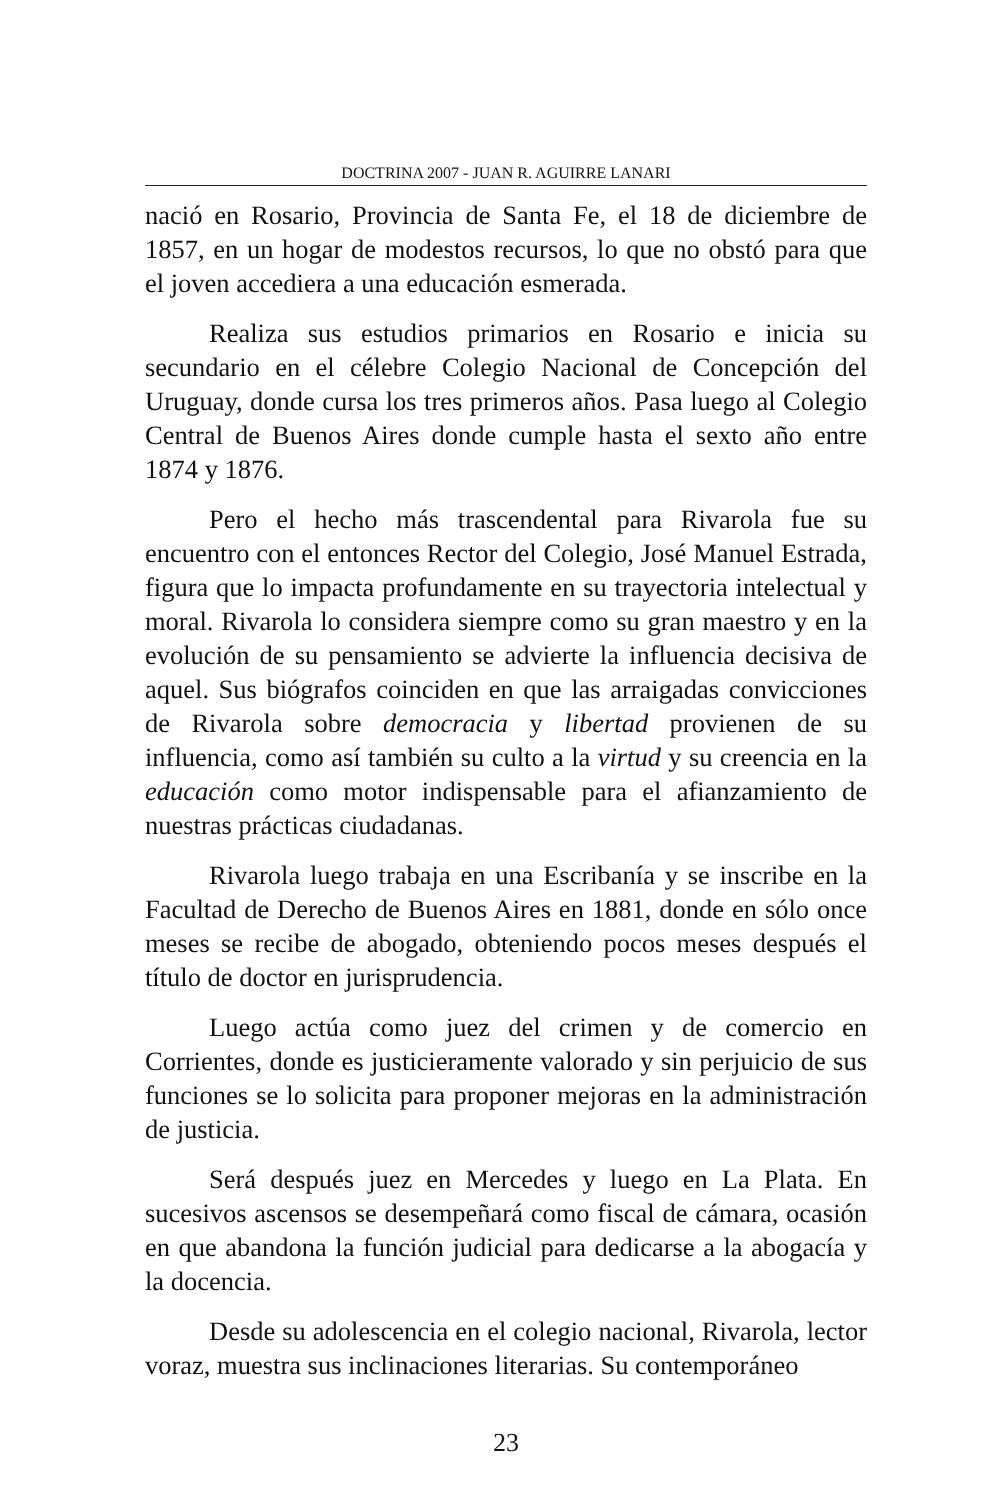DOCTRINA 2007 - JUAN R. AGUIRRE LANARI
nació en Rosario, Provincia de Santa Fe, el 18 de diciembre de 1857, en un hogar de modestos recursos, lo que no obstó para que el joven accediera a una educación esmerada.
Realiza sus estudios primarios en Rosario e inicia su secundario en el célebre Colegio Nacional de Concepción del Uruguay, donde cursa los tres primeros años. Pasa luego al Colegio Central de Buenos Aires donde cumple hasta el sexto año entre 1874 y 1876.
Pero el hecho más trascendental para Rivarola fue su encuentro con el entonces Rector del Colegio, José Manuel Estrada, figura que lo impacta profundamente en su trayectoria intelectual y moral. Rivarola lo considera siempre como su gran maestro y en la evolución de su pensamiento se advierte la influencia decisiva de aquel. Sus biógrafos coinciden en que las arraigadas convicciones de Rivarola sobre democracia y libertad provienen de su influencia, como así también su culto a la virtud y su creencia en la educación como motor indispensable para el afianzamiento de nuestras prácticas ciudadanas.
Rivarola luego trabaja en una Escribanía y se inscribe en la Facultad de Derecho de Buenos Aires en 1881, donde en sólo once meses se recibe de abogado, obteniendo pocos meses después el título de doctor en jurisprudencia.
Luego actúa como juez del crimen y de comercio en Corrientes, donde es justicieramente valorado y sin perjuicio de sus funciones se lo solicita para proponer mejoras en la administración de justicia.
Será después juez en Mercedes y luego en La Plata. En sucesivos ascensos se desempeñará como fiscal de cámara, ocasión en que abandona la función judicial para dedicarse a la abogacía y la docencia.
Desde su adolescencia en el colegio nacional, Rivarola, lector voraz, muestra sus inclinaciones literarias. Su contemporáneo
23